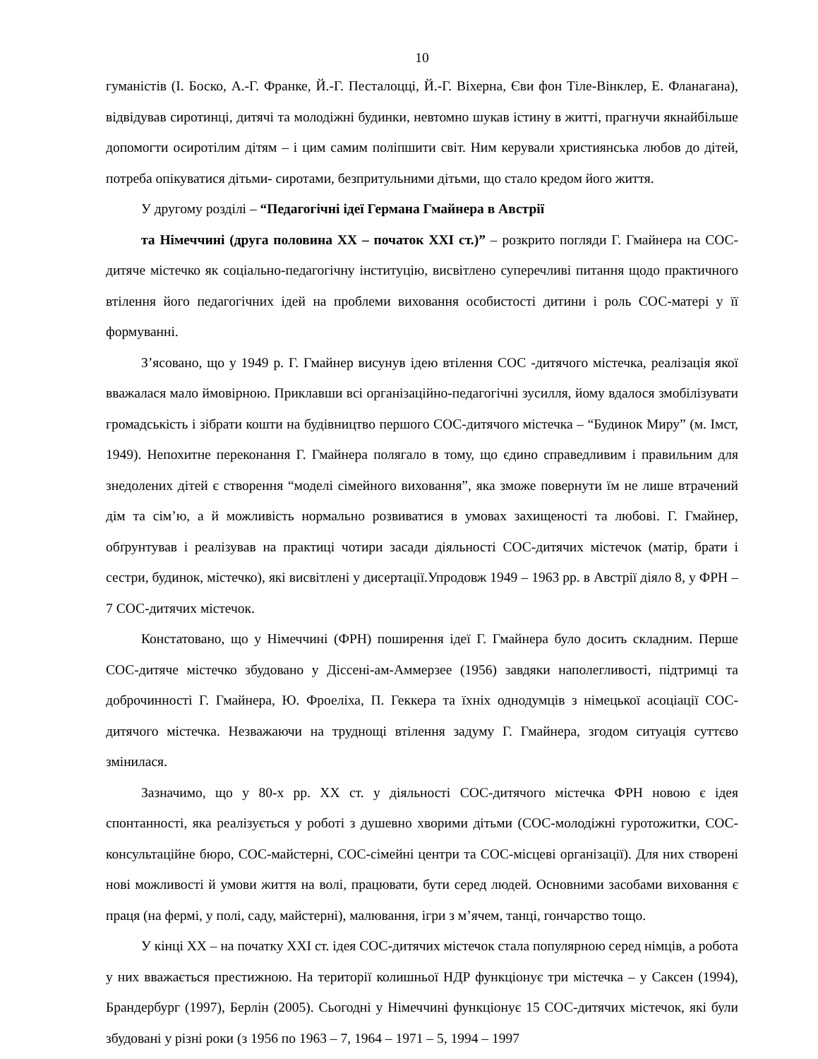10
гуманістів (І. Боско, А.-Г. Франке, Й.-Г. Песталоцці, Й.-Г. Віхерна, Єви фон Тіле-Вінклер, Е. Фланагана), відвідував сиротинці, дитячі та молодіжні будинки, невтомно шукав істину в житті, прагнучи якнайбільше допомогти осиротілим дітям – і цим самим поліпшити світ. Ним керували християнська любов до дітей, потреба опікуватися дітьми- сиротами, безпритульними дітьми, що стало кредом його життя.
У другому розділі – “Педагогічні ідеї Германа Гмайнера в Австрії
та Німеччині (друга половина ХХ – початок ХХІ ст.)” – розкрито погляди Г. Гмайнера на СОС-дитяче містечко як соціально-педагогічну інституцію, висвітлено суперечливі питання щодо практичного втілення його педагогічних ідей на проблеми виховання особистості дитини і роль СОС-матері у її формуванні.
З’ясовано, що у 1949 р. Г. Гмайнер висунув ідею втілення СОС -дитячого містечка, реалізація якої вважалася мало ймовірною. Приклавши всі організаційно-педагогічні зусилля, йому вдалося змобілізувати громадськість і зібрати кошти на будівництво першого СОС-дитячого містечка – “Будинок Миру” (м. Імст, 1949). Непохитне переконання Г. Гмайнера полягало в тому, що єдино справедливим і правильним для знедолених дітей є створення “моделі сімейного виховання”, яка зможе повернути їм не лише втрачений дім та сім’ю, а й можливість нормально розвиватися в умовах захищеності та любові. Г. Гмайнер, обґрунтував і реалізував на практиці чотири засади діяльності СОС-дитячих містечок (матір, брати і сестри, будинок, містечко), які висвітлені у дисертації.Упродовж 1949 – 1963 рр. в Австрії діяло 8, у ФРН – 7 СОС-дитячих містечок.
Констатовано, що у Німеччині (ФРН) поширення ідеї Г. Гмайнера було досить складним. Перше СОС-дитяче містечко збудовано у Діссені-ам-Аммерзее (1956) завдяки наполегливості, підтримці та доброчинності Г. Гмайнера, Ю. Фроеліха, П. Геккера та їхніх однодумців з німецької асоціації СОС-дитячого містечка. Незважаючи на труднощі втілення задуму Г. Гмайнера, згодом ситуація суттєво змінилася.
Зазначимо, що у 80-х рр. ХХ ст. у діяльності СОС-дитячого містечка ФРН новою є ідея спонтанності, яка реалізується у роботі з душевно хворими дітьми (СОС-молодіжні гуротожитки, СОС-консультаційне бюро, СОС-майстерні, СОС-сімейні центри та СОС-місцеві організації). Для них створені нові можливості й умови життя на волі, працювати, бути серед людей. Основними засобами виховання є праця (на фермі, у полі, саду, майстерні), малювання, ігри з м’ячем, танці, гончарство тощо.
У кінці ХХ – на початку ХХІ ст. ідея СОС-дитячих містечок стала популярною серед німців, а робота у них вважається престижною. На території колишньої НДР функціонує три містечка – у Саксен (1994), Брандербург (1997), Берлін (2005). Сьогодні у Німеччині функціонує 15 СОС-дитячих містечок, які були збудовані у різні роки (з 1956 по 1963 – 7, 1964 – 1971 – 5, 1994 – 1997